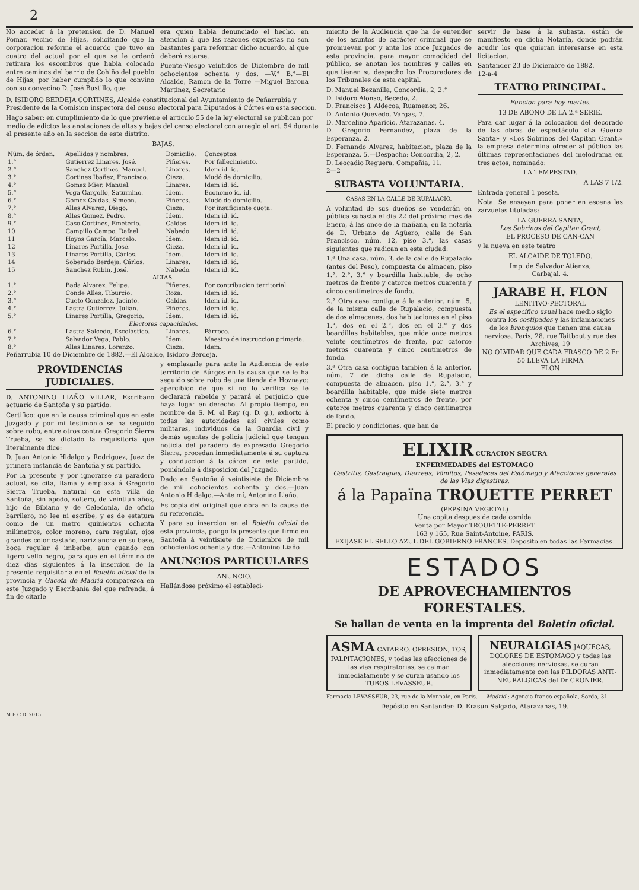2
No acceder á la pretension de D. Manuel Pomar, vecino de Hijas, solicitando que la corporacion reforme el acuerdo que tuvo en cuatro del actual por el que se le ordenó retirara los escombros que habia colocado entre caminos del barrio de Cohiño del pueblo de Hijas, por haber cumplido lo que convino con su convecino D. José Bustillo, que
era quien habia denunciado el hecho, en atencion á que las razones expuestas no son bastantes para reformar dicho acuerdo, al que deberá estarse.
Puente-Viesgo veintidos de Diciembre de mil ochocientos ochenta y dos. —V.° B.°—El Alcalde, Ramon de la Torre —Miguel Barona Martinez, Secretario
D. ISIDORO BERDEJA CORTINES, Alcalde constitucional del Ayuntamiento de Peñarrubia y Presidente de la Comision inspectora del censo electoral para Diputados á Córtes en esta seccion.
Hago saber: en cumplimiento de lo que previene el artículo 55 de la ley electoral se publican por medio de edictos las anotaciones de altas y bajas del censo electoral con arreglo al art. 54 durante el presente año en la seccion de este distrito.
BAJAS.
| Núm. de órden. | Apellidos y nombres. | Domicilio. | Conceptos. |
| --- | --- | --- | --- |
| 1.° | Gutierrez Linares, José. | Piñeres. | Por fallecimiento. |
| 2.° | Sanchez Cortines, Manuel. | Linares. | Idem id. id. |
| 3.° | Cortines Ibañez, Francisco. | Cieza. | Mudó de domicilio. |
| 4.° | Gomez Mier, Manuel. | Linares. | Idem id. id. |
| 5.° | Vega Gargollo, Saturnino. | Idem. | Ecónomo id. id. |
| 6.° | Gomez Caldas, Simeon. | Piñeres. | Mudó de domicilio. |
| 7.° | Alles Alvarez, Diego. | Cieza. | Por insuficiente cuota. |
| 8.° | Alles Gomez, Pedro. | Idem. | Idem id. id. |
| 9.° | Caso Cortines, Emeterio. | Caldas. | Idem id. id. |
| 10 | Campillo Campo, Rafael. | Nabedo. | Idem id. id. |
| 11 | Hoyos García, Marcelo. | Idem. | Idem id. id. |
| 12 | Linares Portilla, José. | Cieza. | Idem id. id. |
| 13 | Linares Portilla, Cárlos. | Idem. | Idem id. id. |
| 14 | Soberado Berdeja, Cárlos. | Linares. | Idem id. id. |
| 15 | Sanchez Rubin, José. | Nabedo. | Idem id. id. |
| ALTAS. | | | |
| 1.° | Bada Alvarez, Felipe. | Piñeres. | Por contribucion territorial. |
| 2.° | Conde Alles, Tiburcio. | Roza. | Idem id. id. |
| 3.° | Cueto Gonzalez, Jacinto. | Caldas. | Idem id. id. |
| 4.° | Lastra Gutierrez, Julian. | Piñeres. | Idem id. id. |
| 5.° | Linares Portilla, Gregorio. | Idem. | Idem id. id. |
| Electores capacidades. | | | |
| 6.° | Lastra Salcedo, Escolástico. | Linares. | Párroco. |
| 7.° | Salvador Vega, Pablo. | Idem. | Maestro de instruccion primaria. |
| 8.° | Alles Linares, Lorenzo. | Cieza. | Idem. |
Peñarrubia 10 de Diciembre de 1882.—El Alcalde, Isidoro Berdeja.
PROVIDENCIAS JUDICIALES.
D. ANTONINO LIAÑO VILLAR, Escribano actuario de Santoña y su partido.
Certifico: que en la causa criminal que en este Juzgado y por mi testimonio se ha seguido sobre robo, entre otros contra Gregorio Sierra Trueba, se ha dictado la requisitoria que literalmente dice:
D. Juan Antonio Hidalgo y Rodriguez, Juez de primera instancia de Santoña y su partido.
Por la presente y por ignorarse su paradero actual, se cita, llama y emplaza á Gregorio Sierra Trueba, natural de esta villa de Santoña, sin apodo, soltero, de veintiun años, hijo de Bibiano y de Celedonia, de oficio barrilero, no lee ni escribe, y es de estatura como de un metro quinientos ochenta milímetros, color moreno, cara regular, ojos grandes color castaño, nariz ancha en su base, boca regular é imberbe, aun cuando con ligero vello negro, para que en el término de diez dias siguientes á la insercion de la presente requisitoria en el Boletin oficial de la provincia y Gaceta de Madrid comparezca en este Juzgado y Escribanía del que refrenda, á fin de citarle
y emplazarle para ante la Audiencia de este territorio de Búrgos en la causa que se le ha seguido sobre robo de una tienda de Hoznayo; apercibido de que si no lo verifica se le declarará rebelde y parará el perjuicio que haya lugar en derecho. Al propio tiempo, en nombre de S. M. el Rey (q. D. g.), exhorto á todas las autoridades así civiles como militares, individuos de la Guardia civil y demás agentes de policía judicial que tengan noticia del paradero de expresado Gregorio Sierra, procedan inmediatamente á su captura y conduccion á la cárcel de este partido, poniéndole á disposicion del Juzgado.
Dado en Santoña á veintisiete de Diciembre de mil ochocientos ochenta y dos.—Juan Antonio Hidalgo.—Ante mí, Antonino Liaño.
Es copia del original que obra en la causa de su referencia.
Y para su insercion en el Boletin oficial de esta provincia, pongo la presente que firmo en Santoña á veintisiete de Diciembre de mil ochocientos ochenta y dos.—Antonino Liaño
ANUNCIOS PARTICULARES
ANUNCIO.
Hallándose próximo el estableci-
miento de la Audiencia que ha de entender de los asuntos de carácter criminal que se promuevan por y ante los once Juzgados de esta provincia, para mayor comodidad del público, se anotan los nombres y calles en que tienen su despacho los Procuradores de los Tribunales de esta capital.
D. Manuel Bezanilla, Concordia, 2, 2.°
D. Isidoro Alonso, Becedo, 2.
D. Francisco J. Aldecoa, Ruamenor, 26.
D. Antonio Quevedo, Vargas, 7.
D. Marcelino Aparicio, Atarazanas, 4.
D. Gregorio Fernandez, plaza de la Esperanza, 2.
D. Fernando Alvarez, habitacion, plaza de la Esperanza, 5.—Despacho: Concordia, 2, 2.
D. Leocadio Reguera, Compañía, 11.
2—2
SUBASTA VOLUNTARIA.
CASAS EN LA CALLE DE RUPALACIO.
A voluntad de sus dueños se venderán en pública subasta el dia 22 del próximo mes de Enero, á las once de la mañana, en la notaría de D. Urbano de Agüero, calle de San Francisco, núm. 12, piso 3.°, las casas siguientes que radican en esta ciudad:
1.ª Una casa, núm. 3, de la calle de Rupalacio (antes del Peso), compuesta de almacen, piso 1.°, 2.°, 3.° y boardilla habitable, de ocho metros de frente y catorce metros cuarenta y cinco centímetros de fondo.
2.° Otra casa contigua á la anterior, núm. 5, de la misma calle de Rupalacio, compuesta de dos almacenes, dos habitaciones en el piso 1.°, dos en el 2.°, dos en el 3.° y dos boardillas habitables, que mide once metros veinte centímetros de frente, por catorce metros cuarenta y cinco centímetros de fondo.
3.ª Otra casa contigua tambien á la anterior, núm. 7 de dicha calle de Rupalacio, compuesta de almacen, piso 1.°, 2.°, 3.° y boardilla habitable, que mide siete metros ochenta y cinco centímetros de frente, por catorce metros cuarenta y cinco centímetros de fondo.
El precio y condiciones, que han de
servir de base á la subasta, están de manifiesto en dicha Notaría, donde podrán acudir los que quieran interesarse en esta licitacion.
Santander 23 de Diciembre de 1882.
12-a-4
TEATRO PRINCIPAL.
Funcion para hoy martes.
13 DE ABONO DE LA 2.ª SERIE.
Para dar lugar á la colocacion del decorado de las obras de espectáculo «La Guerra Santa» y «Los Sobrinos del Capitan Grant,» la empresa determina ofrecer al público las últimas representaciones del melodrama en tres actos, nominado:
LA TEMPESTAD.
A LAS 7 1/2.
Entrada general 1 peseta.
Nota. Se ensayan para poner en escena las zarzuelas tituladas:
LA GUERRA SANTA,
Los Sobrinos del Capitan Grant,
EL PROCESO DE CAN-CAN
y la nueva en este teatro
EL ALCAIDE DE TOLEDO.
Imp. de Salvador Atienza,
Carbajal, 4.
JARABE H. FLON
LENITIVO-PECTORAL
Es el específico usual hace medio siglo contra los costipados y las inflamaciones de los bronquios que tienen una causa nerviosa. Paris, 28, rue Taitbout y rue des Archives, 19
NO OLVIDAR QUE CADA FRASCO DE 2 Fr 50 LLEVA LA FIRMA
FLON
ELIXIR CURACION SEGURA
ENFERMEDADES del ESTOMAGO
Gastritis, Gastralgias, Diarreas, Vómitos, Pesadeces del Estómago y Afecciones generales de las Vias digestivas.
á la Papaïna TROUETTE PERRET
(PEPSINA VEGETAL)
Una copita despues de cada comida
Venta por Mayor TROUETTE-PERRET
163 y 165, Rue Saint-Antoine, PARIS.
EXIJASE EL SELLO AZUL DEL GOBIERNO FRANCES. Deposito en todas las Farmacias.
ESTADOS
DE APROVECHAMIENTOS FORESTALES.
Se hallan de venta en la imprenta del Boletin oficial.
ASMA CATARRO, OPRESION, TOS, PALPITACIONES, y todas las afecciones de las vias respiratorias, se calman inmediatamente y se curan usando los TUBOS LEVASSEUR.
NEURALGIAS JAQUECAS, DOLORES DE ESTOMAGO y todas las afecciones nerviosas, se curan inmediatamente con las PILDORAS ANTI-NEURALGICAS del Dr CRONIER.
Farmacia LEVASSEUR, 23, rue de la Monnaie, en Paris. — Madrid : Agencia franco-española, Sordo, 31
Depósito en Santander: D. Erasun Salgado, Atarazanas, 19.
M.E.C.D. 2015